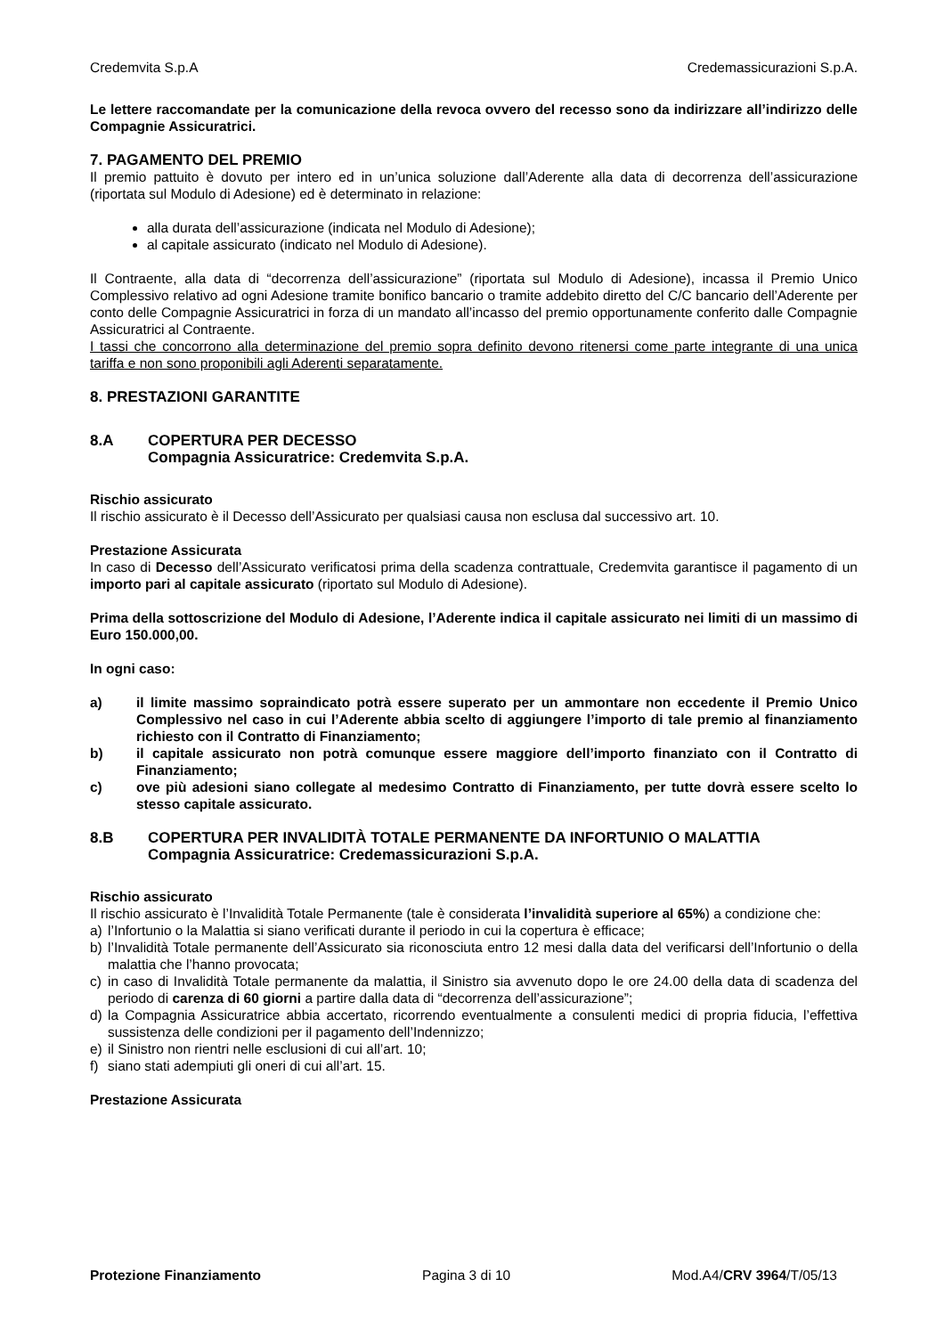Credemvita S.p.A Credemassicurazioni S.p.A.
Le lettere raccomandate per la comunicazione della revoca ovvero del recesso sono da indirizzare all’indirizzo delle Compagnie Assicuratrici.
7. PAGAMENTO DEL PREMIO
Il premio pattuito è dovuto per intero ed in un’unica soluzione dall’Aderente alla data di decorrenza dell’assicurazione (riportata sul Modulo di Adesione) ed è determinato in relazione:
alla durata dell’assicurazione (indicata nel Modulo di Adesione);
al capitale assicurato (indicato nel Modulo di Adesione).
Il Contraente, alla data di “decorrenza dell’assicurazione” (riportata sul Modulo di Adesione), incassa il Premio Unico Complessivo relativo ad ogni Adesione tramite bonifico bancario o tramite addebito diretto del C/C bancario dell’Aderente per conto delle Compagnie Assicuratrici in forza di un mandato all’incasso del premio opportunamente conferito dalle Compagnie Assicuratrici al Contraente.
I tassi che concorrono alla determinazione del premio sopra definito devono ritenersi come parte integrante di una unica tariffa e non sono proponibili agli Aderenti separatamente.
8. PRESTAZIONI GARANTITE
8.A COPERTURA PER DECESSO
Compagnia Assicuratrice: Credemvita S.p.A.
Rischio assicurato
Il rischio assicurato è il Decesso dell’Assicurato per qualsiasi causa non esclusa dal successivo art. 10.
Prestazione Assicurata
In caso di Decesso dell’Assicurato verificatosi prima della scadenza contrattuale, Credemvita garantisce il pagamento di un importo pari al capitale assicurato (riportato sul Modulo di Adesione).
Prima della sottoscrizione del Modulo di Adesione, l’Aderente indica il capitale assicurato nei limiti di un massimo di Euro 150.000,00.
In ogni caso:
a) il limite massimo sopraindicato potrà essere superato per un ammontare non eccedente il Premio Unico Complessivo nel caso in cui l’Aderente abbia scelto di aggiungere l’importo di tale premio al finanziamento richiesto con il Contratto di Finanziamento;
b) il capitale assicurato non potrà comunque essere maggiore dell’importo finanziato con il Contratto di Finanziamento;
c) ove più adesioni siano collegate al medesimo Contratto di Finanziamento, per tutte dovrà essere scelto lo stesso capitale assicurato.
8.B COPERTURA PER INVALIDITÀ TOTALE PERMANENTE DA INFORTUNIO O MALATTIA
Compagnia Assicuratrice: Credemassicurazioni S.p.A.
Rischio assicurato
Il rischio assicurato è l’Invalidità Totale Permanente (tale è considerata l’invalidità superiore al 65%) a condizione che:
a) l’Infortunio o la Malattia si siano verificati durante il periodo in cui la copertura è efficace;
b) l’Invalidità Totale permanente dell’Assicurato sia riconosciuta entro 12 mesi dalla data del verificarsi dell’Infortunio o della malattia che l’hanno provocata;
c) in caso di Invalidità Totale permanente da malattia, il Sinistro sia avvenuto dopo le ore 24.00 della data di scadenza del periodo di carenza di 60 giorni a partire dalla data di “decorrenza dell’assicurazione”;
d) la Compagnia Assicuratrice abbia accertato, ricorrendo eventualmente a consulenti medici di propria fiducia, l’effettiva sussistenza delle condizioni per il pagamento dell’Indennizzo;
e) il Sinistro non rientri nelle esclusioni di cui all’art. 10;
f) siano stati adempiuti gli oneri di cui all’art. 15.
Prestazione Assicurata
Protezione Finanziamento Pagina 3 di 10 Mod.A4/CRV 3964/T/05/13